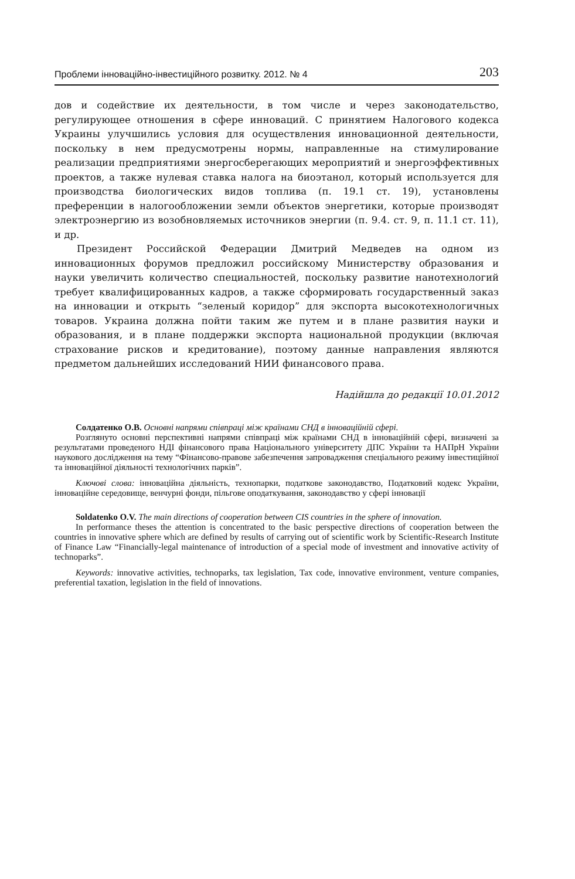Проблеми інноваційно-інвестиційного розвитку. 2012. № 4 203
дов и содействие их деятельности, в том числе и через законодательство, регулирующее отношения в сфере инноваций. С принятием Налогового кодекса Украины улучшились условия для осуществления инновационной деятельности, поскольку в нем предусмотрены нормы, направленные на стимулирование реализации предприятиями энергосберегающих мероприятий и энергоэффективных проектов, а также нулевая ставка налога на биоэтанол, который используется для производства биологических видов топлива (п. 19.1 ст. 19), установлены преференции в налогообложении земли объектов энергетики, которые производят электроэнергию из возобновляемых источников энергии (п. 9.4. ст. 9, п. 11.1 ст. 11), и др.
Президент Российской Федерации Дмитрий Медведев на одном из инновационных форумов предложил российскому Министерству образования и науки увеличить количество специальностей, поскольку развитие нанотехнологий требует квалифицированных кадров, а также сформировать государственный заказ на инновации и открыть “зеленый коридор” для экспорта высокотехнологичных товаров. Украина должна пойти таким же путем и в плане развития науки и образования, и в плане поддержки экспорта национальной продукции (включая страхование рисков и кредитование), поэтому данные направления являются предметом дальнейших исследований НИИ финансового права.
Надійшла до редакції 10.01.2012
Солдатенко О.В. Основні напрями співпраці між країнами СНД в інноваційній сфері.
Розглянуто основні перспективні напрями співпраці між країнами СНД в інноваційній сфері, визначені за результатами проведеного НДІ фінансового права Національного університету ДПС України та НАПрН України наукового дослідження на тему “Фінансово-правове забезпечення запровадження спеціального режиму інвестиційної та інноваційної діяльності технологічних парків”.
Ключові слова: інноваційна діяльність, технопарки, податкове законодавство, Податковий кодекс України, інноваційне середовище, венчурні фонди, пільгове оподаткування, законодавство у сфері інновації
Soldatenko O.V. The main directions of cooperation between CIS countries in the sphere of innovation.
In performance theses the attention is concentrated to the basic perspective directions of cooperation between the countries in innovative sphere which are defined by results of carrying out of scientific work by Scientific-Research Institute of Finance Law “Financially-legal maintenance of introduction of a special mode of investment and innovative activity of technoparks”.
Keywords: innovative activities, technoparks, tax legislation, Tax code, innovative environment, venture companies, preferential taxation, legislation in the field of innovations.